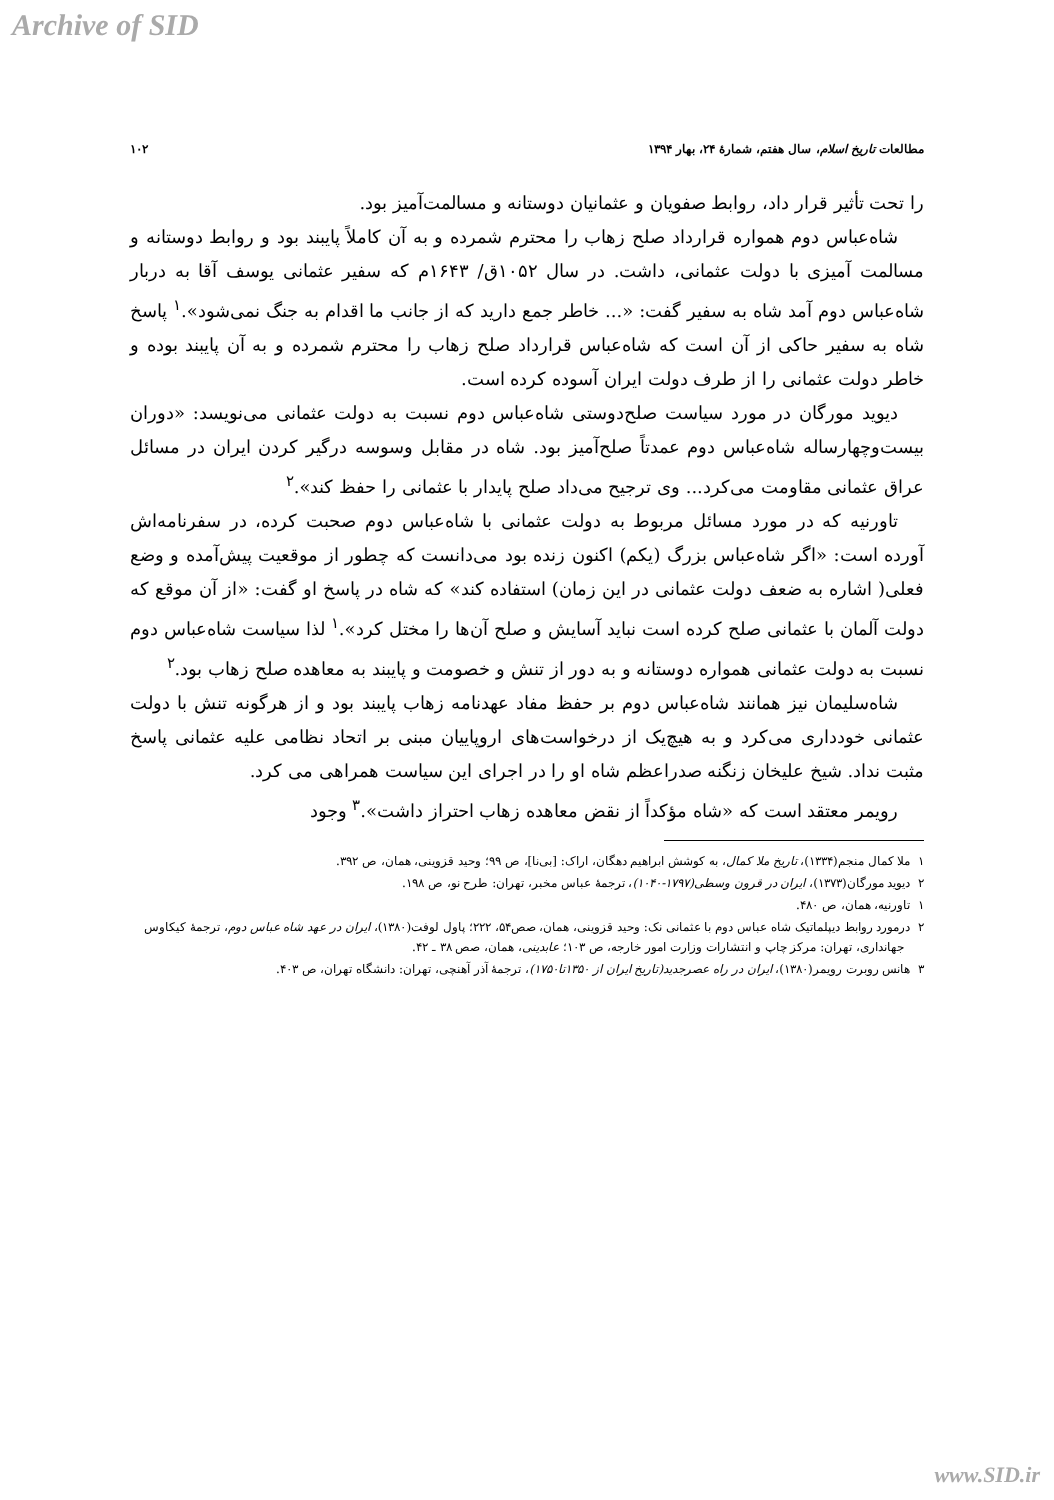Archive of SID
مطالعات تاریخ اسلام، سال هفتم، شمارهٔ ۲۴، بهار ۱۳۹۴ ۱۰۲
را تحت تأثیر قرار داد، روابط صفویان و عثمانیان دوستانه و مسالمت‌آمیز بود.
شاه‌عباس دوم همواره قرارداد صلح زهاب را محترم شمرده و به آن کاملاً پایبند بود و روابط دوستانه و مسالمت آمیزی با دولت عثمانی، داشت. در سال ۱۰۵۲ق/ ۱۶۴۳م که سفیر عثمانی یوسف آقا به دربار شاه‌عباس دوم آمد شاه به سفیر گفت: «... خاطر جمع دارید که از جانب ما اقدام به جنگ نمی‌شود».<sup>۱</sup> پاسخ شاه به سفیر حاکی از آن است که شاه‌عباس قرارداد صلح زهاب را محترم شمرده و به آن پایبند بوده و خاطر دولت عثمانی را از طرف دولت ایران آسوده کرده است.
دیوید مورگان در مورد سیاست صلح‌دوستی شاه‌عباس دوم نسبت به دولت عثمانی می‌نویسد: «دوران بیست‌وچهارساله شاه‌عباس دوم عمدتاً صلح‌آمیز بود. شاه در مقابل وسوسه درگیر کردن ایران در مسائل عراق عثمانی مقاومت می‌کرد... وی ترجیح می‌داد صلح پایدار با عثمانی را حفظ کند».<sup>۲</sup>
تاورنیه که در مورد مسائل مربوط به دولت عثمانی با شاه‌عباس دوم صحبت کرده، در سفرنامه‌اش آورده است: «اگر شاه‌عباس بزرگ (یکم) اکنون زنده بود می‌دانست که چطور از موقعیت پیش‌آمده و وضع فعلی( اشاره به ضعف دولت عثمانی در این زمان) استفاده کند» که شاه در پاسخ او گفت: «از آن موقع که دولت آلمان با عثمانی صلح کرده است نباید آسایش و صلح آن‌ها را مختل کرد».<sup>۱</sup> لذا سیاست شاه‌عباس دوم نسبت به دولت عثمانی همواره دوستانه و به دور از تنش و خصومت و پایبند به معاهده صلح زهاب بود.<sup>۲</sup>
شاه‌سلیمان نیز همانند شاه‌عباس دوم بر حفظ مفاد عهدنامه زهاب پایبند بود و از هرگونه تنش با دولت عثمانی خودداری می‌کرد و به هیچ‌یک از درخواست‌های اروپاییان مبنی بر اتحاد نظامی علیه عثمانی پاسخ مثبت نداد. شیخ علیخان زنگنه صدراعظم شاه او را در اجرای این سیاست همراهی می کرد.
رویمر معتقد است که «شاه مؤکداً از نقض معاهده زهاب احتراز داشت».<sup>۳</sup> وجود
۱ ملا کمال منجم(۱۳۳۴)، تاریخ ملا کمال، به کوشش ابراهیم دهگان، اراک: [بی‌نا]، ص ۹۹؛ وحید قزوینی، همان، ص ۳۹۲.
۲ دیوید مورگان(۱۳۷۳)، ایران در قرون وسطی(۱۷۹۷-۱۰۴۰)، ترجمهٔ عباس مخبر، تهران: طرح نو، ص ۱۹۸.
۱ تاورنیه، همان، ص ۴۸۰.
۲ درمورد روابط دیپلماتیک شاه عباس دوم با عثمانی نک: وحید قزوینی، همان، صص۵۴، ۲۲۲؛ پاول لوفت(۱۳۸۰)، ایران در عهد شاه عباس دوم، ترجمهٔ کیکاوس جهانداری، تهران: مرکز چاپ و انتشارات وزارت امور خارجه، ص ۱۰۳؛ عابدینی، همان، صص ۳۸ ـ ۴۲.
۳ هانس روبرت رویمر(۱۳۸۰)، ایران در راه عصرجدید(تاریخ ایران از ۱۳۵۰تا۱۷۵۰)، ترجمهٔ آذر آهنچی، تهران: دانشگاه تهران، ص ۴۰۳.
www.SID.ir